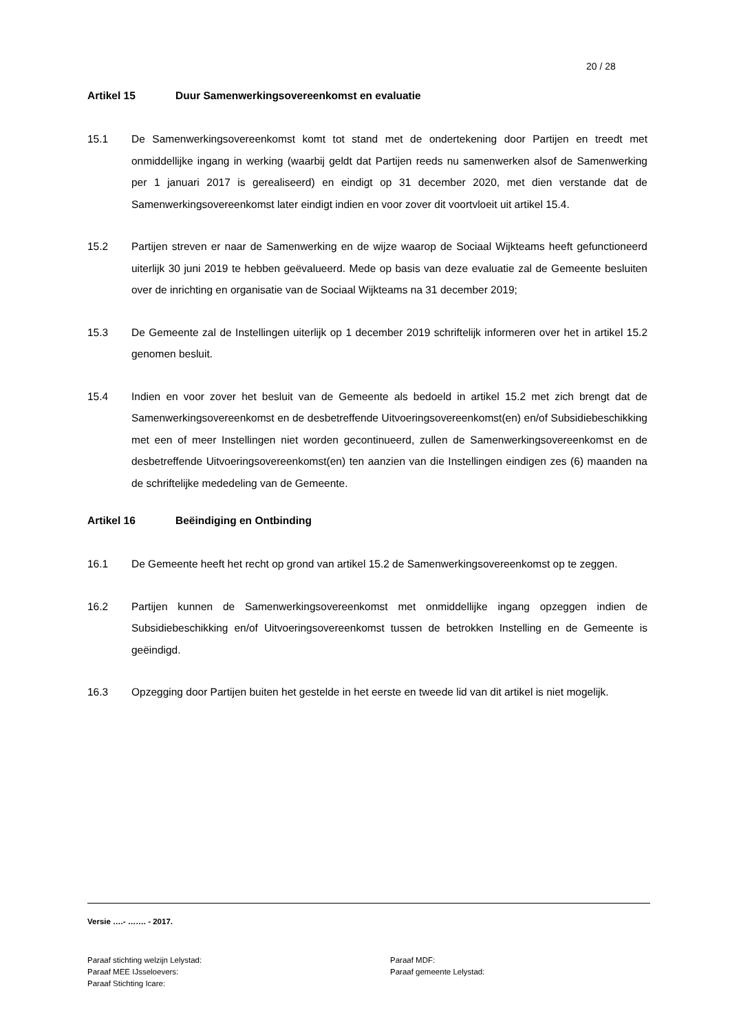20 / 28
Artikel 15 Duur Samenwerkingsovereenkomst en evaluatie
15.1 De Samenwerkingsovereenkomst komt tot stand met de ondertekening door Partijen en treedt met onmiddellijke ingang in werking (waarbij geldt dat Partijen reeds nu samenwerken alsof de Samenwerking per 1 januari 2017 is gerealiseerd) en eindigt op 31 december 2020, met dien verstande dat de Samenwerkingsovereenkomst later eindigt indien en voor zover dit voortvloeit uit artikel 15.4.
15.2 Partijen streven er naar de Samenwerking en de wijze waarop de Sociaal Wijkteams heeft gefunctioneerd uiterlijk 30 juni 2019 te hebben geëvalueerd. Mede op basis van deze evaluatie zal de Gemeente besluiten over de inrichting en organisatie van de Sociaal Wijkteams na 31 december 2019;
15.3 De Gemeente zal de Instellingen uiterlijk op 1 december 2019 schriftelijk informeren over het in artikel 15.2 genomen besluit.
15.4 Indien en voor zover het besluit van de Gemeente als bedoeld in artikel 15.2 met zich brengt dat de Samenwerkingsovereenkomst en de desbetreffende Uitvoeringsovereenkomst(en) en/of Subsidiebeschikking met een of meer Instellingen niet worden gecontinueerd, zullen de Samenwerkingsovereenkomst en de desbetreffende Uitvoeringsovereenkomst(en) ten aanzien van die Instellingen eindigen zes (6) maanden na de schriftelijke mededeling van de Gemeente.
Artikel 16 Beëindiging en Ontbinding
16.1 De Gemeente heeft het recht op grond van artikel 15.2 de Samenwerkingsovereenkomst op te zeggen.
16.2 Partijen kunnen de Samenwerkingsovereenkomst met onmiddellijke ingang opzeggen indien de Subsidiebeschikking en/of Uitvoeringsovereenkomst tussen de betrokken Instelling en de Gemeente is geëindigd.
16.3 Opzegging door Partijen buiten het gestelde in het eerste en tweede lid van dit artikel is niet mogelijk.
Versie ….- ……. - 2017.
Paraaf stichting welzijn Lelystad:
Paraaf MDF:
Paraaf MEE IJsseloevers:
Paraaf gemeente Lelystad:
Paraaf Stichting Icare: